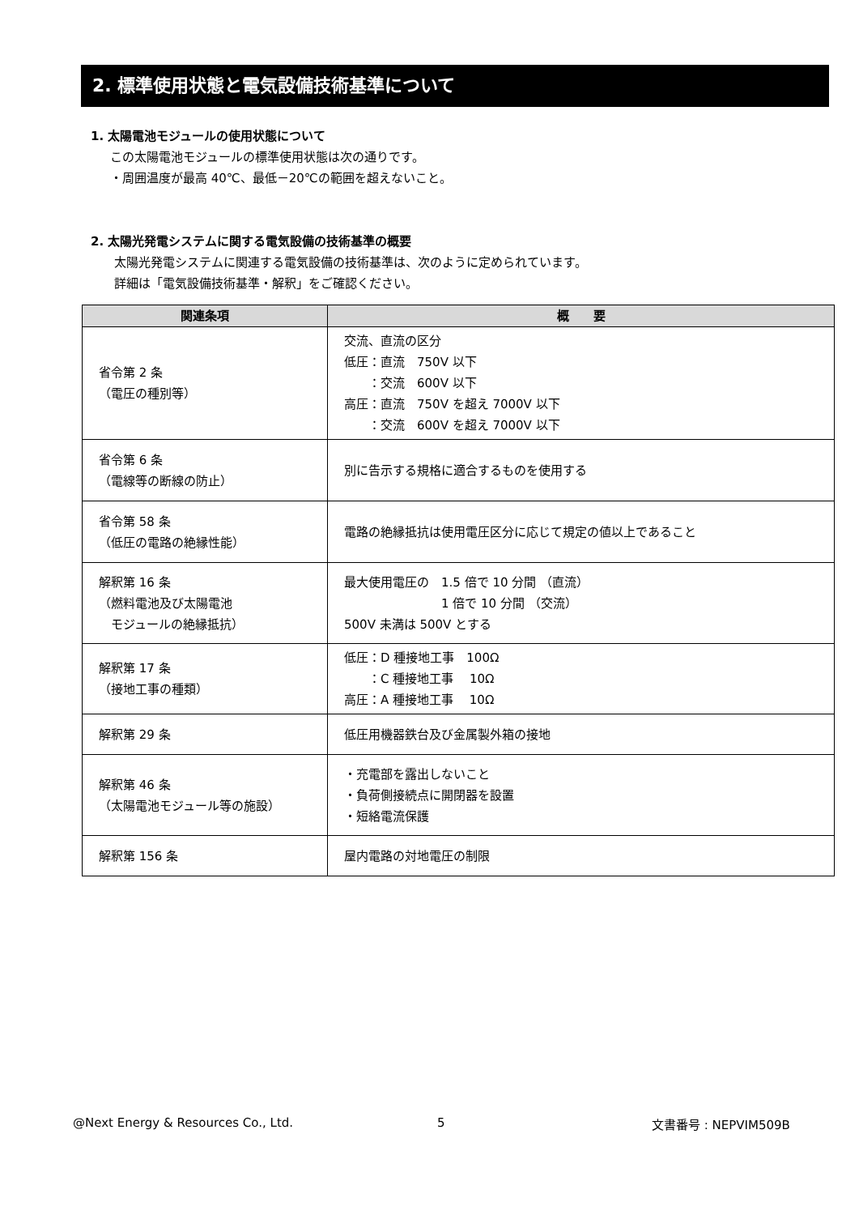2. 標準使用状態と電気設備技術基準について
1. 太陽電池モジュールの使用状態について
この太陽電池モジュールの標準使用状態は次の通りです。
・周囲温度が最高 40℃、最低－20℃の範囲を超えないこと。
2. 太陽光発電システムに関する電気設備の技術基準の概要
太陽光発電システムに関連する電気設備の技術基準は、次のように定められています。
詳細は「電気設備技術基準・解釈」をご確認ください。
| 関連条項 | 概 要 |
| --- | --- |
| 省令第 2 条 （電圧の種別等） | 交流、直流の区分 低圧：直流 750V 以下 ：交流 600V 以下 高圧：直流 750V を超え 7000V 以下 ：交流 600V を超え 7000V 以下 |
| 省令第 6 条 （電線等の断線の防止） | 別に告示する規格に適合するものを使用する |
| 省令第 58 条 （低圧の電路の絶縁性能） | 電路の絶縁抵抗は使用電圧区分に応じて規定の値以上であること |
| 解釈第 16 条 （燃料電池及び太陽電池 モジュールの絶縁抵抗） | 最大使用電圧の 1.5 倍で 10 分間 （直流） 1 倍で 10 分間 （交流） 500V 未満は 500V とする |
| 解釈第 17 条 （接地工事の種類） | 低圧：D 種接地工事 100Ω ：C 種接地工事 10Ω 高圧：A 種接地工事 10Ω |
| 解釈第 29 条 | 低圧用機器鉄台及び金属製外箱の接地 |
| 解釈第 46 条 （太陽電池モジュール等の施設） | ・充電部を露出しないこと ・負荷側接続点に開閉器を設置 ・短絡電流保護 |
| 解釈第 156 条 | 屋内電路の対地電圧の制限 |
@Next Energy & Resources Co., Ltd.
5 文書番号 : NEPVIM509B